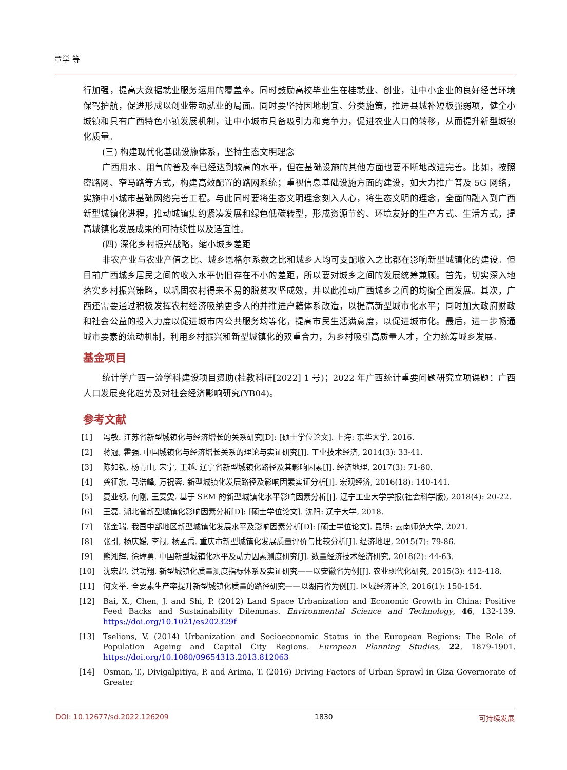覃学 等
行加强，提高大数据就业服务运用的覆盖率。同时鼓励高校毕业生在桂就业、创业，让中小企业的良好经营环境保驾护航，促进形成以创业带动就业的局面。同时要坚持因地制宜、分类施策，推进县城补短板强弱项，健全小城镇和具有广西特色小镇发展机制，让中小城市具备吸引力和竞争力，促进农业人口的转移，从而提升新型城镇化质量。
(三) 构建现代化基础设施体系，坚持生态文明理念
广西用水、用气的普及率已经达到较高的水平，但在基础设施的其他方面也要不断地改进完善。比如，按照密路网、窄马路等方式，构建高效配置的路网系统；重视信息基础设施方面的建设，如大力推广普及 5G 网络，实施中小城市基础网络完善工程。与此同时要将生态文明理念刻入人心，将生态文明的理念，全面的融入到广西新型城镇化进程，推动城镇集约紧凑发展和绿色低碳转型，形成资源节约、环境友好的生产方式、生活方式，提高城镇化发展成果的可持续性以及适宜性。
(四) 深化乡村振兴战略，缩小城乡差距
非农产业与农业产值之比、城乡恩格尔系数之比和城乡人均可支配收入之比都在影响新型城镇化的建设。但目前广西城乡居民之间的收入水平仍旧存在不小的差距，所以要对城乡之间的发展统筹兼顾。首先，切实深入地落实乡村振兴策略，以巩固农村得来不易的脱贫攻坚成效，并以此推动广西城乡之间的均衡全面发展。其次，广西还需要通过积极发挥农村经济吸纳更多人的并推进户籍体系改造，以提高新型城市化水平；同时加大政府财政和社会公益的投入力度以促进城市内公共服务均等化，提高市民生活满意度，以促进城市化。最后，进一步畅通城市要素的流动机制，利用乡村振兴和新型城镇化的双重合力，为乡村吸引高质量人才，全力统筹城乡发展。
基金项目
统计学广西一流学科建设项目资助(桂教科研[2022] 1 号)；2022 年广西统计重要问题研究立项课题：广西人口发展变化趋势及对社会经济影响研究(YB04)。
参考文献
[1] 冯敏. 江苏省新型城镇化与经济增长的关系研究[D]: [硕士学位论文]. 上海: 东华大学, 2016.
[2] 蒋冠, 霍强. 中国城镇化与经济增长关系的理论与实证研究[J]. 工业技术经济, 2014(3): 33-41.
[3] 陈如铁, 杨青山, 宋宁, 王越. 辽宁省新型城镇化路径及其影响因素[J]. 经济地理, 2017(3): 71-80.
[4] 龚征旗, 马浩峰, 万祝蓉. 新型城镇化发展路径及影响因素实证分析[J]. 宏观经济, 2016(18): 140-141.
[5] 夏业领, 何刚, 王雯雯. 基于 SEM 的新型城镇化水平影响因素分析[J]. 辽宁工业大学学报(社会科学版), 2018(4): 20-22.
[6] 王磊. 湖北省新型城镇化影响因素分析[D]: [硕士学位论文]. 沈阳: 辽宁大学, 2018.
[7] 张金瑞. 我国中部地区新型城镇化发展水平及影响因素分析[D]: [硕士学位论文]. 昆明: 云南师范大学, 2021.
[8] 张引, 杨庆媛, 李闯, 杨孟禹. 重庆市新型城镇化发展质量评价与比较分析[J]. 经济地理, 2015(7): 79-86.
[9] 熊湘辉, 徐璋勇. 中国新型城镇化水平及动力因素测度研究[J]. 数量经济技术经济研究, 2018(2): 44-63.
[10] 沈宏超, 洪功翔. 新型城镇化质量测度指标体系及实证研究——以安徽省为例[J]. 农业现代化研究, 2015(3): 412-418.
[11] 何文举. 全要素生产率提升新型城镇化质量的路径研究——以湖南省为例[J]. 区域经济评论, 2016(1): 150-154.
[12] Bai, X., Chen, J. and Shi, P. (2012) Land Space Urbanization and Economic Growth in China: Positive Feed Backs and Sustainability Dilemmas. Environmental Science and Technology, 46, 132-139. https://doi.org/10.1021/es202329f
[13] Tselions, V. (2014) Urbanization and Socioeconomic Status in the European Regions: The Role of Population Ageing and Capital City Regions. European Planning Studies, 22, 1879-1901. https://doi.org/10.1080/09654313.2013.812063
[14] Osman, T., Divigalpitiya, P. and Arima, T. (2016) Driving Factors of Urban Sprawl in Giza Governorate of Greater
DOI: 10.12677/sd.2022.126209 1830 可持续发展